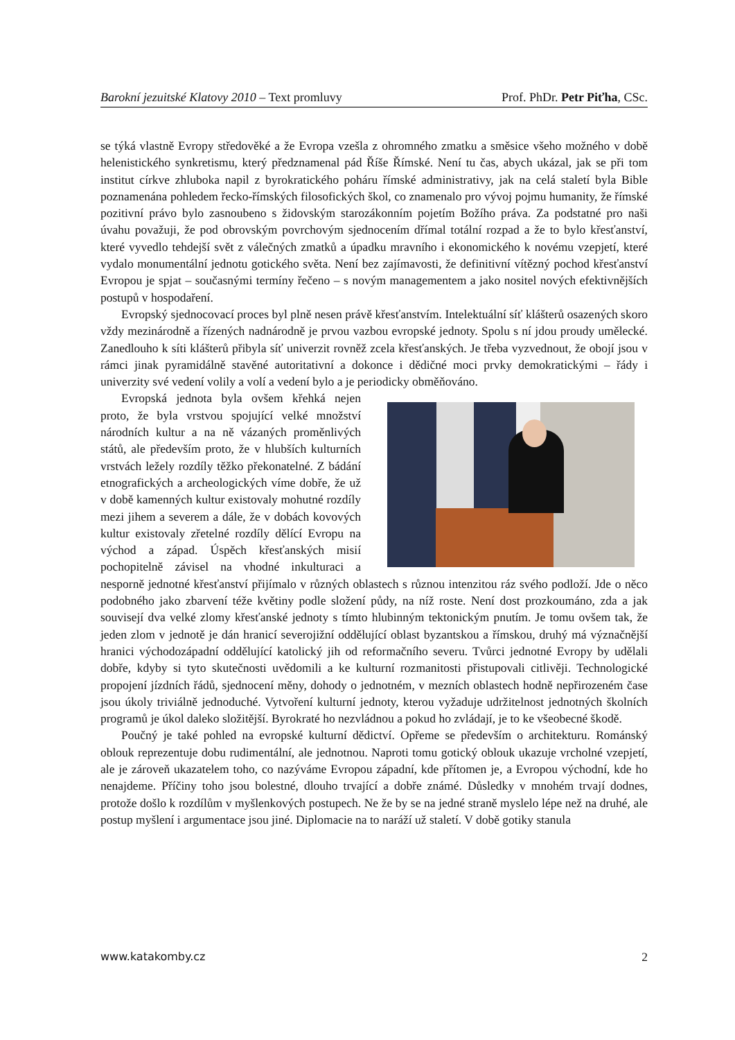Barokní jezuitské Klatovy 2010 – Text promluvy Prof. PhDr. Petr Piťha, CSc.
se týká vlastně Evropy středověké a že Evropa vzešla z ohromného zmatku a směsice všeho možného v době helenistického synkretismu, který předznamenal pád Říše Římské. Není tu čas, abych ukázal, jak se při tom institut církve zhluboka napil z byrokratického poháru římské administrativy, jak na celá staletí byla Bible poznamenána pohledem řecko-římských filosofických škol, co znamenalo pro vývoj pojmu humanity, že římské pozitivní právo bylo zasnoubeno s židovským starozákonním pojetím Božího práva. Za podstatné pro naši úvahu považuji, že pod obrovským povrchovým sjednocením dřímal totální rozpad a že to bylo křesťanství, které vyvedlo tehdejší svět z válečných zmatků a úpadku mravního i ekonomického k novému vzepjetí, které vydalo monumentální jednotu gotického světa. Není bez zajímavosti, že definitivní vítězný pochod křesťanství Evropou je spjat – současnými termíny řečeno – s novým managementem a jako nositel nových efektivnějších postupů v hospodaření.
Evropský sjednocovací proces byl plně nesen právě křesťanstvím. Intelektuální síť klášterů osazených skoro vždy mezinárodně a řízených nadnárodně je prvou vazbou evropské jednoty. Spolu s ní jdou proudy umělecké. Zanedlouho k síti klášterů přibyla síť univerzit rovněž zcela křesťanských. Je třeba vyzvednout, že obojí jsou v rámci jinak pyramidálně stavěné autoritativní a dokonce i dědičné moci prvky demokratickými – řády i univerzity své vedení volily a volí a vedení bylo a je periodicky obměňováno.
Evropská jednota byla ovšem křehká nejen proto, že byla vrstvou spojující velké množství národních kultur a na ně vázaných proměnlivých států, ale především proto, že v hlubších kulturních vrstvách ležely rozdíly těžko překonatelné. Z bádání etnografických a archeologických víme dobře, že už v době kamenných kultur existovaly mohutné rozdíly mezi jihem a severem a dále, že v dobách kovových kultur existovaly zřetelné rozdíly dělící Evropu na východ a západ. Úspěch křesťanských misií pochopitelně závisel na vhodné inkulturaci a nesporně jednotné křesťanství přijímalo v různých oblastech s různou intenzitou ráz svého podloží. Jde o něco podobného jako zbarvení téže květiny podle složení půdy, na níž roste. Není dost prozkoumáno, zda a jak souvisejí dva velké zlomy křesťanské jednoty s tímto hlubinným tektonickým pnutím. Je tomu ovšem tak, že jeden zlom v jednotě je dán hranicí severojižní oddělující oblast byzantskou a římskou, druhý má význačnější hranici východozápadní oddělující katolický jih od reformačního severu. Tvůrci jednotné Evropy by udělali dobře, kdyby si tyto skutečnosti uvědomili a ke kulturní rozmanitosti přistupovali citlivěji. Technologické propojení jízdních řádů, sjednocení měny, dohody o jednotném, v mezních oblastech hodně nepřirozeném čase jsou úkoly triviálně jednoduché. Vytvoření kulturní jednoty, kterou vyžaduje udržitelnost jednotných školních programů je úkol daleko složitější. Byrokraté ho nezvládnou a pokud ho zvládají, je to ke všeobecné škodě.
Poučný je také pohled na evropské kulturní dědictví. Opřeme se především o architekturu. Románský oblouk reprezentuje dobu rudimentální, ale jednotnou. Naproti tomu gotický oblouk ukazuje vrcholné vzepjetí, ale je zároveň ukazatelem toho, co nazýváme Evropou západní, kde přítomen je, a Evropou východní, kde ho nenajdeme. Příčiny toho jsou bolestné, dlouho trvající a dobře známé. Důsledky v mnohém trvají dodnes, protože došlo k rozdílům v myšlenkových postupech. Ne že by se na jedné straně myslelo lépe než na druhé, ale postup myšlení i argumentace jsou jiné. Diplomacie na to naráží už staletí. V době gotiky stanula
www.katakomby.cz 2